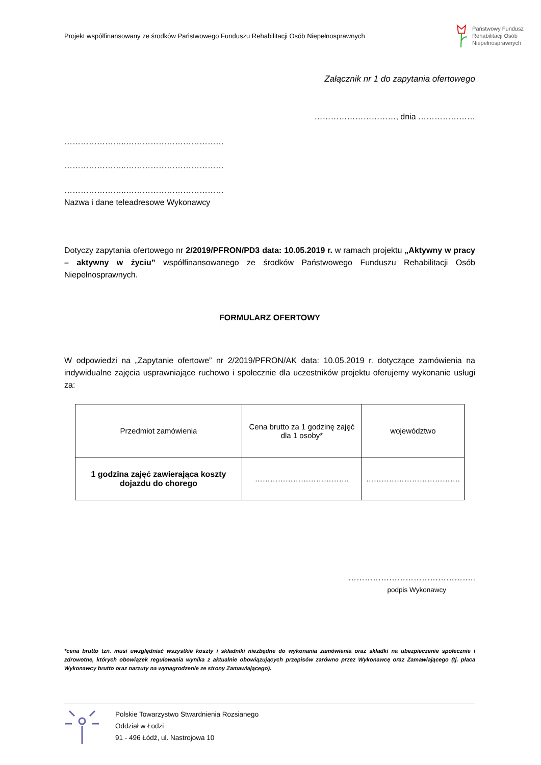Projekt współfinansowany ze środków Państwowego Funduszu Rehabilitacji Osób Niepełnosprawnych Państwowy Fundusz
Rehabilitacji Osób
Niepełnosprawnych
Załącznik nr 1 do zapytania ofertowego
…………………………, dnia …………………
…………………..………………………………
…………………..………………………………
…………………..………………………………
Nazwa i dane teleadresowe Wykonawcy
Dotyczy zapytania ofertowego nr 2/2019/PFRON/PD3 data: 10.05.2019 r. w ramach projektu „Aktywny w pracy – aktywny w życiu” współfinansowanego ze środków Państwowego Funduszu Rehabilitacji Osób Niepełnosprawnych.
FORMULARZ OFERTOWY
W odpowiedzi na „Zapytanie ofertowe” nr 2/2019/PFRON/AK data: 10.05.2019 r. dotyczące zamówienia na indywidualne zajęcia usprawniające ruchowo i społecznie dla uczestników projektu oferujemy wykonanie usługi za:
| Przedmiot zamówienia | Cena brutto za 1 godzinę zajęć dla 1 osoby* | województwo |
| --- | --- | --- |
| 1 godzina zajęć zawierająca koszty dojazdu do chorego | ………………………………. | ………………………………. |
………………………………………..
podpis Wykonawcy
*cena brutto tzn. musi uwzględniać wszystkie koszty i składniki niezbędne do wykonania zamówienia oraz składki na ubezpieczenie społecznie i zdrowotne, których obowiązek regulowania wynika z aktualnie obowiązujących przepisów zarówno przez Wykonawcę oraz Zamawiającego (tj. płaca Wykonawcy brutto oraz narzuty na wynagrodzenie ze strony Zamawiającego).
Polskie Towarzystwo Stwardnienia Rozsianego
Oddział w Łodzi
91 - 496 Łódź, ul. Nastrojowa 10